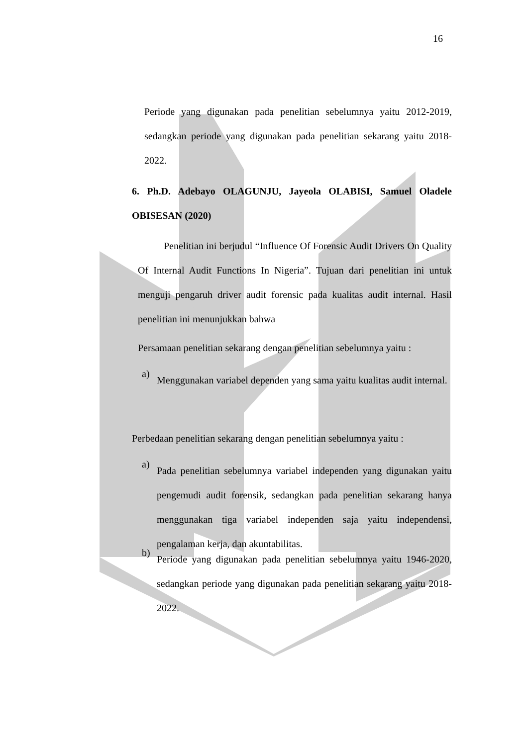16
Periode yang digunakan pada penelitian sebelumnya yaitu 2012-2019, sedangkan periode yang digunakan pada penelitian sekarang yaitu 2018-2022.
6. Ph.D. Adebayo OLAGUNJU, Jayeola OLABISI, Samuel Oladele OBISESAN (2020)
Penelitian ini berjudul “Influence Of Forensic Audit Drivers On Quality Of Internal Audit Functions In Nigeria”. Tujuan dari penelitian ini untuk menguji pengaruh driver audit forensic pada kualitas audit internal. Hasil penelitian ini menunjukkan bahwa
Persamaan penelitian sekarang dengan penelitian sebelumnya yaitu :
a)
Menggunakan variabel dependen yang sama yaitu kualitas audit internal.
Perbedaan penelitian sekarang dengan penelitian sebelumnya yaitu :
a)
Pada penelitian sebelumnya variabel independen yang digunakan yaitu pengemudi audit forensik, sedangkan pada penelitian sekarang hanya menggunakan tiga variabel independen saja yaitu independensi, pengalaman kerja, dan akuntabilitas.
b)
Periode yang digunakan pada penelitian sebelumnya yaitu 1946-2020, sedangkan periode yang digunakan pada penelitian sekarang yaitu 2018-2022.